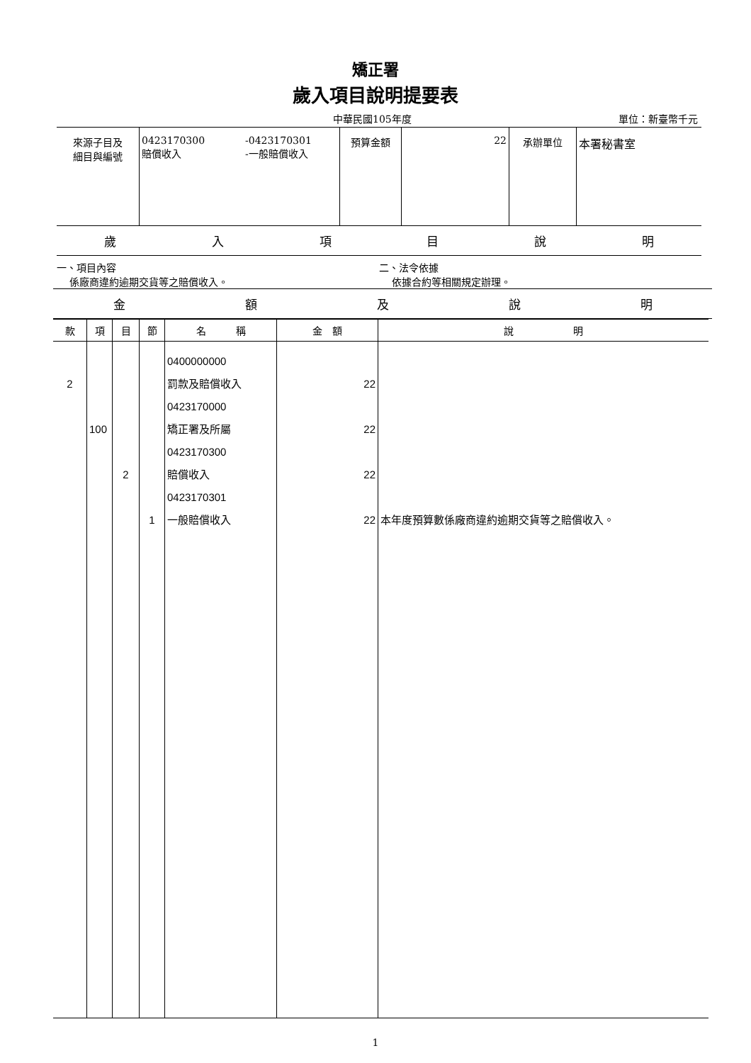矯正署
歲入項目說明提要表
中華民國105年度 單位：新臺幣千元
| 來源子目及 細目與編號 | 0423170300 賠償收入 | -0423170301 -一般賠償收入 | 預算金額 | 22 | 承辦單位 | 本署秘書室 |
歲入項目說明
一、項目內容
係廠商違約逾期交貨等之賠償收入。
二、法令依據
依據合約等相關規定辦理。
金額及說明
| 款 | 項 | 目 | 節 | 名 稱 | 金 額 | 說 明 |
| --- | --- | --- | --- | --- | --- | --- |
| 2 | 100 | 2 | 1 | 0400000000 罰款及賠償收入 0423170000 矯正署及所屬 0423170300 賠償收入 0423170301 一般賠償收入 | 22 22 22 22 | 本年度預算數係廠商違約逾期交貨等之賠償收入。 |
1